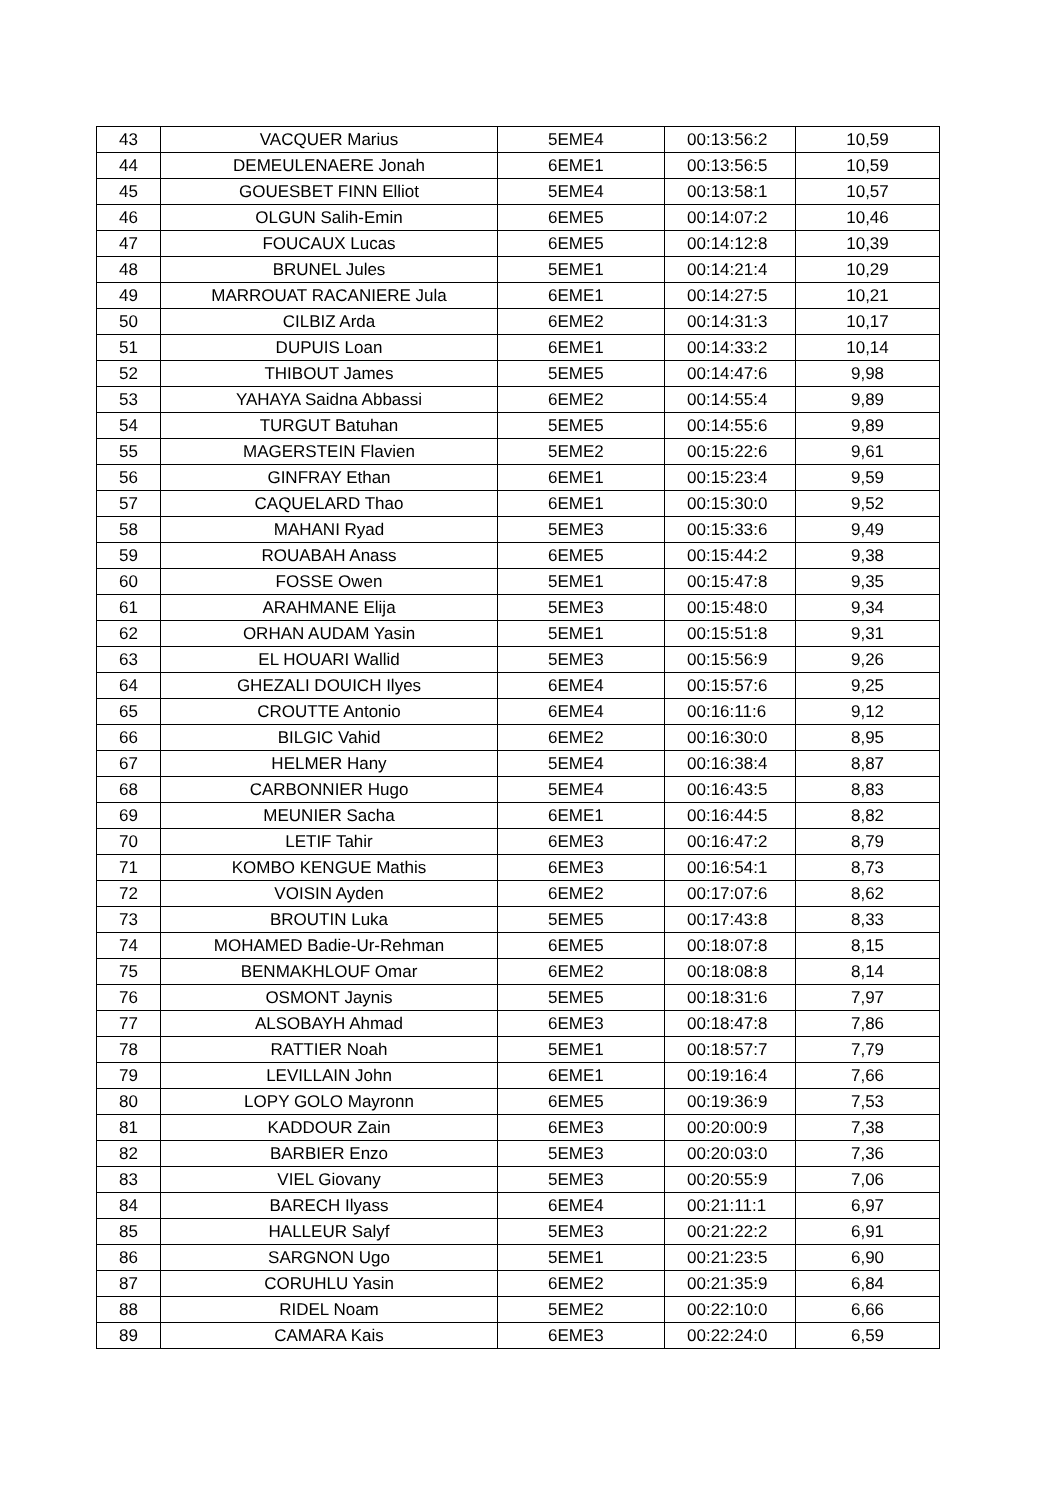| 43 | VACQUER Marius | 5EME4 | 00:13:56:2 | 10,59 |
| 44 | DEMEULENAERE Jonah | 6EME1 | 00:13:56:5 | 10,59 |
| 45 | GOUESBET FINN Elliot | 5EME4 | 00:13:58:1 | 10,57 |
| 46 | OLGUN Salih-Emin | 6EME5 | 00:14:07:2 | 10,46 |
| 47 | FOUCAUX Lucas | 6EME5 | 00:14:12:8 | 10,39 |
| 48 | BRUNEL Jules | 5EME1 | 00:14:21:4 | 10,29 |
| 49 | MARROUAT RACANIERE Jula | 6EME1 | 00:14:27:5 | 10,21 |
| 50 | CILBIZ Arda | 6EME2 | 00:14:31:3 | 10,17 |
| 51 | DUPUIS Loan | 6EME1 | 00:14:33:2 | 10,14 |
| 52 | THIBOUT James | 5EME5 | 00:14:47:6 | 9,98 |
| 53 | YAHAYA Saidna Abbassi | 6EME2 | 00:14:55:4 | 9,89 |
| 54 | TURGUT Batuhan | 5EME5 | 00:14:55:6 | 9,89 |
| 55 | MAGERSTEIN Flavien | 5EME2 | 00:15:22:6 | 9,61 |
| 56 | GINFRAY Ethan | 6EME1 | 00:15:23:4 | 9,59 |
| 57 | CAQUELARD Thao | 6EME1 | 00:15:30:0 | 9,52 |
| 58 | MAHANI Ryad | 5EME3 | 00:15:33:6 | 9,49 |
| 59 | ROUABAH Anass | 6EME5 | 00:15:44:2 | 9,38 |
| 60 | FOSSE Owen | 5EME1 | 00:15:47:8 | 9,35 |
| 61 | ARAHMANE Elija | 5EME3 | 00:15:48:0 | 9,34 |
| 62 | ORHAN AUDAM Yasin | 5EME1 | 00:15:51:8 | 9,31 |
| 63 | EL HOUARI Wallid | 5EME3 | 00:15:56:9 | 9,26 |
| 64 | GHEZALI DOUICH Ilyes | 6EME4 | 00:15:57:6 | 9,25 |
| 65 | CROUTTE Antonio | 6EME4 | 00:16:11:6 | 9,12 |
| 66 | BILGIC Vahid | 6EME2 | 00:16:30:0 | 8,95 |
| 67 | HELMER Hany | 5EME4 | 00:16:38:4 | 8,87 |
| 68 | CARBONNIER Hugo | 5EME4 | 00:16:43:5 | 8,83 |
| 69 | MEUNIER Sacha | 6EME1 | 00:16:44:5 | 8,82 |
| 70 | LETIF Tahir | 6EME3 | 00:16:47:2 | 8,79 |
| 71 | KOMBO KENGUE Mathis | 6EME3 | 00:16:54:1 | 8,73 |
| 72 | VOISIN Ayden | 6EME2 | 00:17:07:6 | 8,62 |
| 73 | BROUTIN Luka | 5EME5 | 00:17:43:8 | 8,33 |
| 74 | MOHAMED Badie-Ur-Rehman | 6EME5 | 00:18:07:8 | 8,15 |
| 75 | BENMAKHLOUF Omar | 6EME2 | 00:18:08:8 | 8,14 |
| 76 | OSMONT Jaynis | 5EME5 | 00:18:31:6 | 7,97 |
| 77 | ALSOBAYH Ahmad | 6EME3 | 00:18:47:8 | 7,86 |
| 78 | RATTIER Noah | 5EME1 | 00:18:57:7 | 7,79 |
| 79 | LEVILLAIN John | 6EME1 | 00:19:16:4 | 7,66 |
| 80 | LOPY GOLO Mayronn | 6EME5 | 00:19:36:9 | 7,53 |
| 81 | KADDOUR Zain | 6EME3 | 00:20:00:9 | 7,38 |
| 82 | BARBIER Enzo | 5EME3 | 00:20:03:0 | 7,36 |
| 83 | VIEL Giovany | 5EME3 | 00:20:55:9 | 7,06 |
| 84 | BARECH Ilyass | 6EME4 | 00:21:11:1 | 6,97 |
| 85 | HALLEUR Salyf | 5EME3 | 00:21:22:2 | 6,91 |
| 86 | SARGNON Ugo | 5EME1 | 00:21:23:5 | 6,90 |
| 87 | CORUHLU Yasin | 6EME2 | 00:21:35:9 | 6,84 |
| 88 | RIDEL Noam | 5EME2 | 00:22:10:0 | 6,66 |
| 89 | CAMARA Kais | 6EME3 | 00:22:24:0 | 6,59 |